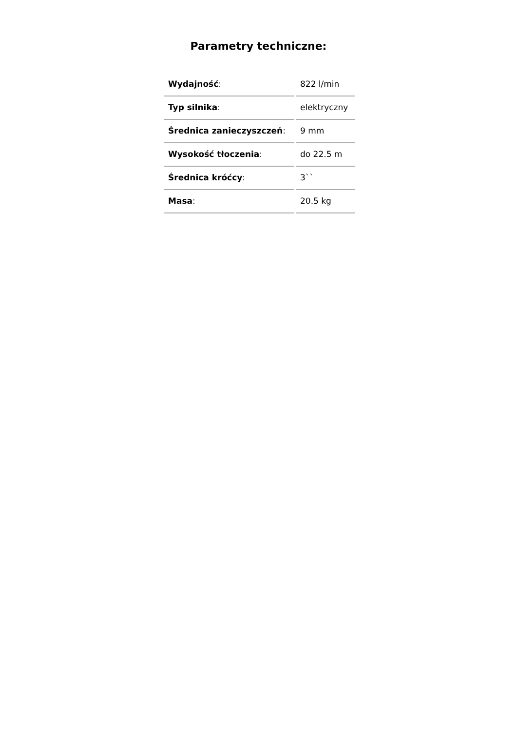Parametry techniczne:
| Wydajność : | 822 l/min |
| Typ silnika : | elektryczny |
| Średnica zanieczyszczeń : | 9 mm |
| Wysokość tłoczenia : | do 22.5 m |
| Średnica króćcy : | 3`` |
| Masa : | 20.5 kg |